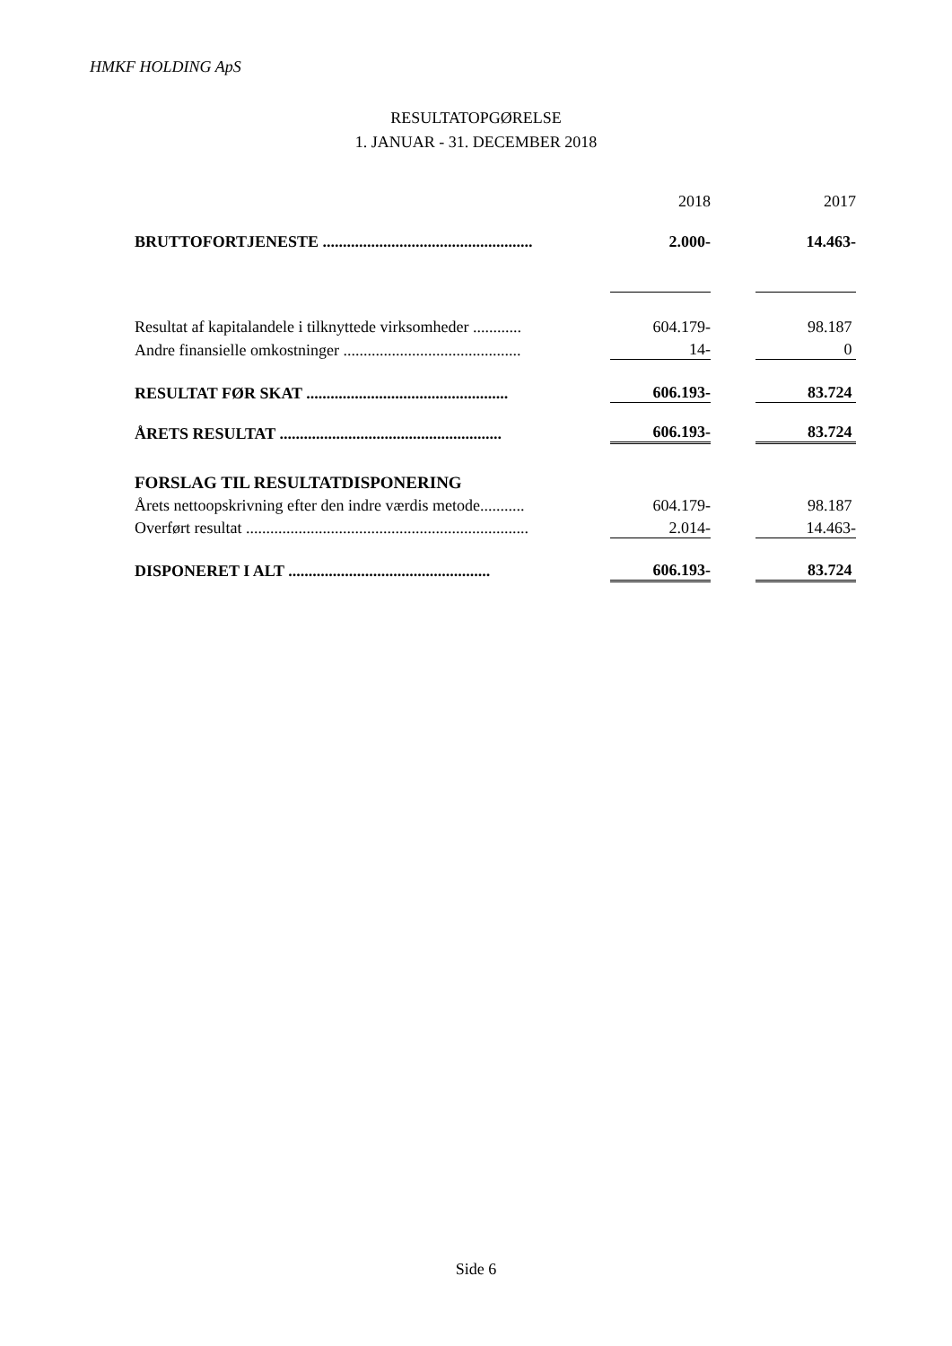HMKF HOLDING ApS
RESULTATOPGØRELSE
1. JANUAR - 31. DECEMBER 2018
| | | 2018 | | 2017 |
| BRUTTOFORTJENESTE .................................................... | | 2.000- | | 14.463- |
| Resultat af kapitalandele i tilknyttede virksomheder ............ | | 604.179- | | 98.187 |
| Andre finansielle omkostninger ............................................ | | 14- | | 0 |
| RESULTAT FØR SKAT .................................................. | | 606.193- | | 83.724 |
| ÅRETS RESULTAT ....................................................... | | 606.193- | | 83.724 |
| FORSLAG TIL RESULTATDISPONERING | | | | |
| Årets nettoopskrivning efter den indre værdis metode........... | | 604.179- | | 98.187 |
| Overført resultat ...................................................................... | | 2.014- | | 14.463- |
| DISPONERET I ALT .................................................. | | 606.193- | | 83.724 |
Side 6